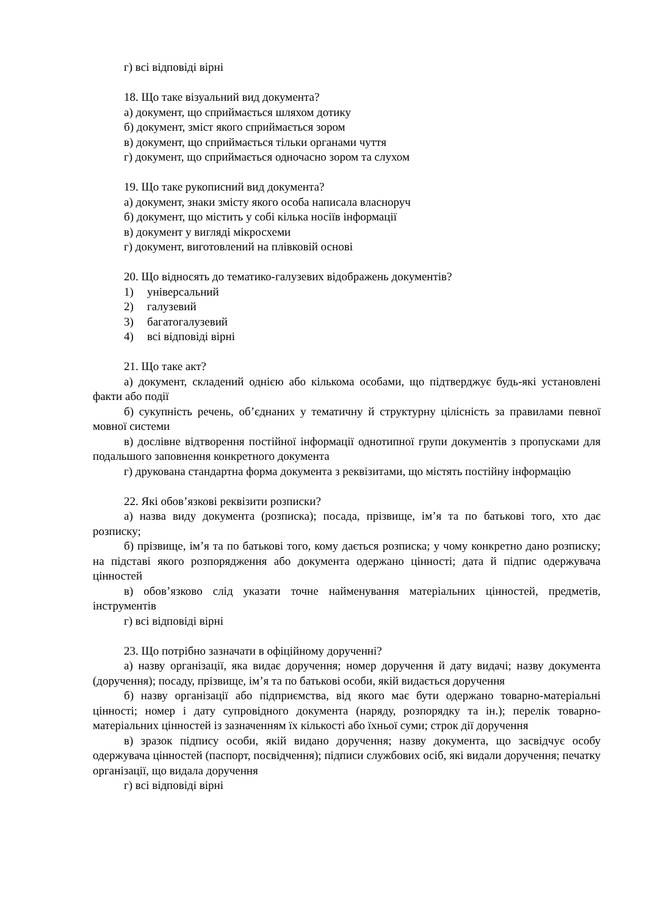г) всі відповіді вірні
18. Що таке візуальний вид документа?
а) документ, що сприймається шляхом дотику
б) документ, зміст якого сприймається зором
в) документ, що сприймається тільки органами чуття
г) документ, що сприймається одночасно зором та слухом
19. Що таке рукописний вид документа?
а) документ, знаки змісту якого особа написала власноруч
б) документ, що містить у собі кілька носіїв інформації
в) документ у вигляді мікросхеми
г) документ, виготовлений на плівковій основі
20. Що відносять до тематико-галузевих відображень документів?
1) універсальний
2) галузевий
3) багатогалузевий
4) всі відповіді вірні
21. Що таке акт?
а) документ, складений однією або кількома особами, що підтверджує будь-які установлені факти або події
б) сукупність речень, об’єднаних у тематичну й структурну цілісність за правилами певної мовної системи
в) дослівне відтворення постійної інформації однотипної групи документів з пропусками для подальшого заповнення конкретного документа
г) друкована стандартна форма документа з реквізитами, що містять постійну інформацію
22. Які обов’язкові реквізити розписки?
а) назва виду документа (розписка); посада, прізвище, ім’я та по батькові того, хто дає розписку;
б) прізвище, ім’я та по батькові того, кому дається розписка; у чому конкретно дано розписку; на підставі якого розпорядження або документа одержано цінності; дата й підпис одержувача цінностей
в) обов’язково слід указати точне найменування матеріальних цінностей, предметів, інструментів
г) всі відповіді вірні
23. Що потрібно зазначати в офіційному дорученні?
а) назву організації, яка видає доручення; номер доручення й дату видачі; назву документа (доручення); посаду, прізвище, ім’я та по батькові особи, якій видається доручення
б) назву організації або підприємства, від якого має бути одержано товарно-матеріальні цінності; номер і дату супровідного документа (наряду, розпорядку та ін.); перелік товарно-матеріальних цінностей із зазначенням їх кількості або їхньої суми; строк дії доручення
в) зразок підпису особи, якій видано доручення; назву документа, що засвідчує особу одержувача цінностей (паспорт, посвідчення); підписи службових осіб, які видали доручення; печатку організації, що видала доручення
г) всі відповіді вірні